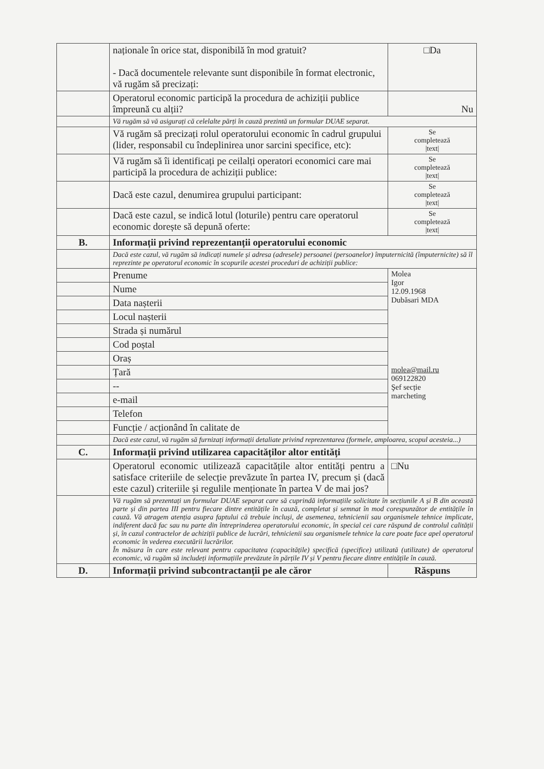| | naționale în orice stat, disponibilă în mod gratuit? - Dacă documentele relevante sunt disponibile în format electronic, vă rugăm să precizați: | □Da |
| | Operatorul economic participă la procedura de achiziții publice împreună cu alții? | Nu |
| | Vă rugăm să vă asigurați că celelalte părți în cauză prezintă un formular DUAE separat. | |
| | Vă rugăm să precizați rolul operatorului economic în cadrul grupului (lider, responsabil cu îndeplinirea unor sarcini specifice, etc): | Se completează /text/ |
| | Vă rugăm să îi identificați pe ceilalți operatori economici care mai participă la procedura de achiziții publice: | Se completează /text/ |
| | Dacă este cazul, denumirea grupului participant: | Se completează /text/ |
| | Dacă este cazul, se indică lotul (loturile) pentru care operatorul economic dorește să depună oferte: | Se completează /text/ |
| B. | Informații privind reprezentanții operatorului economic | |
| | Dacă este cazul, vă rugăm să indicați numele și adresa (adresele) persoanei (persoanelor) împuternicită (împuternicite) să îl reprezinte pe operatorul economic în scopurile acestei proceduri de achiziții publice: | |
| | Prenume | Molea Igor 12.09.1968 Dubăsari MDA molea@mail.ru 069122820 Şef secție marcheting |
| | Nume | |
| | Data nașterii | |
| | Locul nașterii | |
| | Strada și numărul | |
| | Cod poștal | |
| | Oraș | |
| | Țară | |
| | -- | |
| | e-mail | |
| | Telefon | |
| | Funcție / acționând în calitate de | |
| | Dacă este cazul, vă rugăm să furnizați informații detaliate privind reprezentarea (formele, amploarea, scopul acesteia...) | |
| C. | Informații privind utilizarea capacităților altor entități | |
| | Operatorul economic utilizează capacitățile altor entități pentru a satisface criteriile de selecție prevăzute în partea IV, precum și (dacă este cazul) criteriile și regulile menționate în partea V de mai jos? | □Nu |
| | Vă rugăm să prezentați un formular DUAE separat care să cuprindă informațiile solicitate în secțiunile A și B din această parte și din partea III pentru fiecare dintre entitățile în cauză, completat și semnat în mod corespunzător de entitățile în cauză. Vă atragem atenția asupra faptului că trebuie incluși, de asemenea, tehnicienii sau organismele tehnice implicate, indiferent dacă fac sau nu parte din întreprinderea operatorului economic, în special cei care răspund de controlul calității și, în cazul contractelor de achiziții publice de lucrări, tehnicienii sau organismele tehnice la care poate face apel operatorul economic în vederea executării lucrărilor. În măsura în care este relevant pentru capacitatea (capacitățile) specifică (specifice) utilizată (utilizate) de operatorul economic, vă rugăm să includeți informațiile prevăzute în părțile IV și V pentru fiecare dintre entitățile în cauză. | |
| D. | Informații privind subcontractanții pe ale căror | Răspuns |